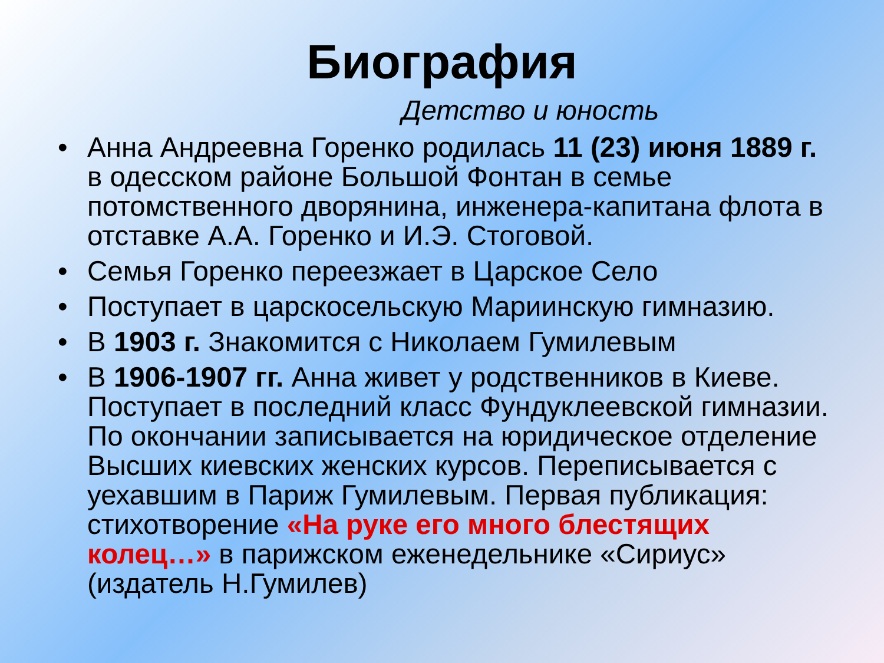Биография
Детство и юность
• Анна Андреевна Горенко родилась 11 (23) июня 1889 г. в одесском районе Большой Фонтан в семье потомственного дворянина, инженера-капитана флота в отставке А.А. Горенко и И.Э. Стоговой.
• Семья Горенко переезжает в Царское Село
• Поступает в царскосельскую Мариинскую гимназию.
• В 1903 г. Знакомится с Николаем Гумилевым
• В 1906-1907 гг. Анна живет у родственников в Киеве. Поступает в последний класс Фундуклеевской гимназии. По окончании записывается на юридическое отделение Высших киевских женских курсов. Переписывается с уехавшим в Париж Гумилевым. Первая публикация: стихотворение «На руке его много блестящих колец…» в парижском еженедельнике «Сириус» (издатель Н.Гумилев)